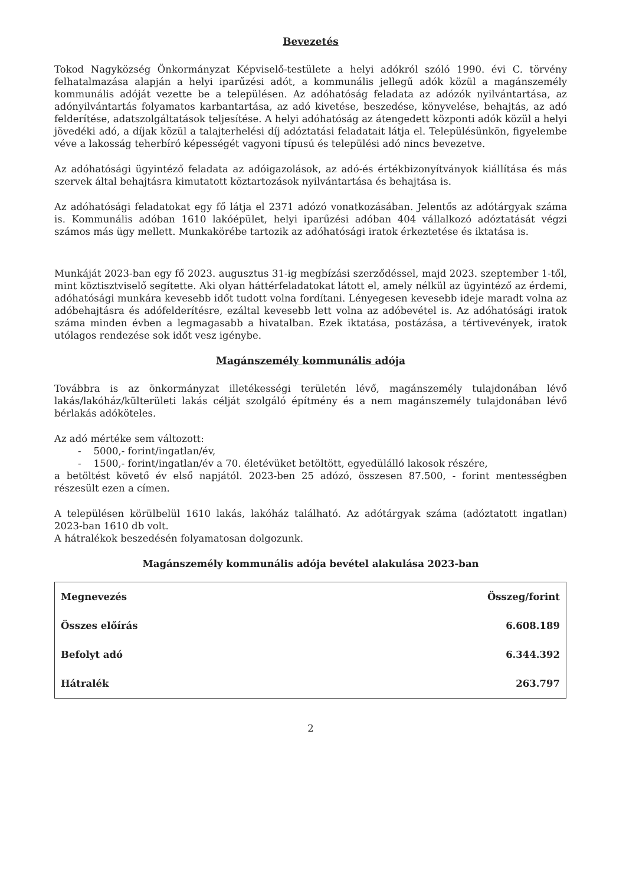Bevezetés
Tokod Nagyközség Önkormányzat Képviselő-testülete a helyi adókról szóló 1990. évi C. törvény felhatalmazása alapján a helyi iparűzési adót, a kommunális jellegű adók közül a magánszemély kommunális adóját vezette be a településen. Az adóhatóság feladata az adózók nyilvántartása, az adónyilvántartás folyamatos karbantartása, az adó kivetése, beszedése, könyvelése, behajtás, az adó felderítése, adatszolgáltatások teljesítése. A helyi adóhatóság az átengedett központi adók közül a helyi jövedéki adó, a díjak közül a talajterhelési díj adóztatási feladatait látja el. Településünkön, figyelembe véve a lakosság teherbíró képességét vagyoni típusú és települési adó nincs bevezetve.
Az adóhatósági ügyintéző feladata az adóigazolások, az adó-és értékbizonyítványok kiállítása és más szervek által behajtásra kimutatott köztartozások nyilvántartása és behajtása is.
Az adóhatósági feladatokat egy fő látja el 2371 adózó vonatkozásában. Jelentős az adótárgyak száma is. Kommunális adóban 1610 lakóépület, helyi iparűzési adóban 404 vállalkozó adóztatását végzi számos más ügy mellett. Munkakörébe tartozik az adóhatósági iratok érkeztetése és iktatása is.
Munkáját 2023-ban egy fő 2023. augusztus 31-ig megbízási szerződéssel, majd 2023. szeptember 1-től, mint köztisztviselő segítette. Aki olyan háttérfeladatokat látott el, amely nélkül az ügyintéző az érdemi, adóhatósági munkára kevesebb időt tudott volna fordítani. Lényegesen kevesebb ideje maradt volna az adóbehajtásra és adófelderítésre, ezáltal kevesebb lett volna az adóbevétel is. Az adóhatósági iratok száma minden évben a legmagasabb a hivatalban. Ezek iktatása, postázása, a tértivevények, iratok utólagos rendezése sok időt vesz igénybe.
Magánszemély kommunális adója
Továbbra is az önkormányzat illetékességi területén lévő, magánszemély tulajdonában lévő lakás/lakóház/külterületi lakás célját szolgáló építmény és a nem magánszemély tulajdonában lévő bérlakás adóköteles.
Az adó mértéke sem változott:
- 5000,- forint/ingatlan/év,
- 1500,- forint/ingatlan/év a 70. életévüket betöltött, egyedülálló lakosok részére,
a betöltést követő év első napjától. 2023-ben 25 adózó, összesen 87.500, - forint mentességben részesült ezen a címen.
A településen körülbelül 1610 lakás, lakóház található. Az adótárgyak száma (adóztatott ingatlan) 2023-ban 1610 db volt.
A hátralékok beszedésén folyamatosan dolgozunk.
Magánszemély kommunális adója bevétel alakulása 2023-ban
| Megnevezés | Összeg/forint |
| Összes előírás | 6.608.189 |
| Befolyt adó | 6.344.392 |
| Hátralék | 263.797 |
2